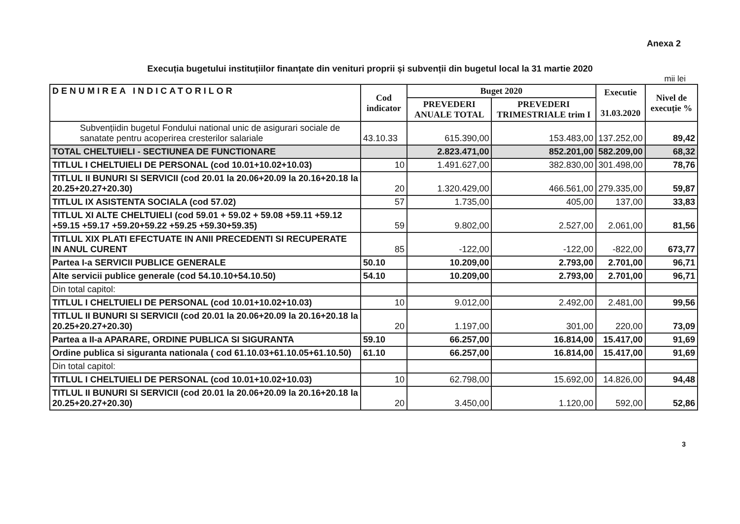Anexa 2
Execuția bugetului instituțiilor finanțate din venituri proprii și subvenții din bugetul local la 31 martie 2020
mii lei
| DENUMIREA INDICATORILOR | Cod indicator | Buget 2020 | | Executie 31.03.2020 | Nivel de execuție % |
| --- | --- | --- | --- | --- | --- |
| | | PREVEDERI ANUALE TOTAL | PREVEDERI TRIMESTRIALE trim I | | |
| Subvențiidin bugetul Fondului national unic de asigurari sociale de sanatate pentru acoperirea cresterilor salariale | 43.10.33 | 615.390,00 | 153.483,00 | 137.252,00 | 89,42 |
| TOTAL CHELTUIELI - SECTIUNEA DE FUNCTIONARE | | 2.823.471,00 | 852.201,00 | 582.209,00 | 68,32 |
| TITLUL I CHELTUIELI DE PERSONAL (cod 10.01+10.02+10.03) | 10 | 1.491.627,00 | 382.830,00 | 301.498,00 | 78,76 |
| TITLUL II BUNURI SI SERVICII (cod 20.01 la 20.06+20.09 la 20.16+20.18 la 20.25+20.27+20.30) | 20 | 1.320.429,00 | 466.561,00 | 279.335,00 | 59,87 |
| TITLUL IX ASISTENTA SOCIALA (cod 57.02) | 57 | 1.735,00 | 405,00 | 137,00 | 33,83 |
| TITLUL XI ALTE CHELTUIELI (cod 59.01 + 59.02 + 59.08 +59.11 +59.12 +59.15 +59.17 +59.20+59.22 +59.25 +59.30+59.35) | 59 | 9.802,00 | 2.527,00 | 2.061,00 | 81,56 |
| TITLUL XIX PLATI EFECTUATE IN ANII PRECEDENTI SI RECUPERATE IN ANUL CURENT | 85 | -122,00 | -122,00 | -822,00 | 673,77 |
| Partea I-a SERVICII PUBLICE GENERALE | 50.10 | 10.209,00 | 2.793,00 | 2.701,00 | 96,71 |
| Alte servicii publice generale (cod 54.10.10+54.10.50) | 54.10 | 10.209,00 | 2.793,00 | 2.701,00 | 96,71 |
| Din total capitol: | | | | | |
| TITLUL I CHELTUIELI DE PERSONAL (cod 10.01+10.02+10.03) | 10 | 9.012,00 | 2.492,00 | 2.481,00 | 99,56 |
| TITLUL II BUNURI SI SERVICII (cod 20.01 la 20.06+20.09 la 20.16+20.18 la 20.25+20.27+20.30) | 20 | 1.197,00 | 301,00 | 220,00 | 73,09 |
| Partea a II-a APARARE, ORDINE PUBLICA SI SIGURANTA | 59.10 | 66.257,00 | 16.814,00 | 15.417,00 | 91,69 |
| Ordine publica si siguranta nationala ( cod 61.10.03+61.10.05+61.10.50) | 61.10 | 66.257,00 | 16.814,00 | 15.417,00 | 91,69 |
| Din total capitol: | | | | | |
| TITLUL I CHELTUIELI DE PERSONAL (cod 10.01+10.02+10.03) | 10 | 62.798,00 | 15.692,00 | 14.826,00 | 94,48 |
| TITLUL II BUNURI SI SERVICII (cod 20.01 la 20.06+20.09 la 20.16+20.18 la 20.25+20.27+20.30) | 20 | 3.450,00 | 1.120,00 | 592,00 | 52,86 |
3